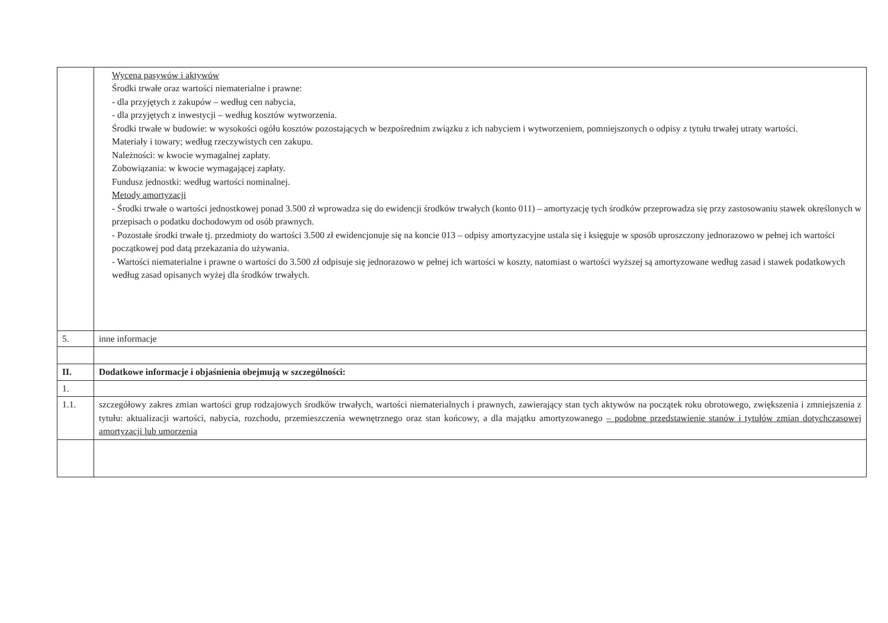| | Wycena pasywów i aktywów Środki trwałe oraz wartości niematerialne i prawne: - dla przyjętych z zakupów – według cen nabycia, - dla przyjętych z inwestycji – według kosztów wytworzenia. Środki trwałe w budowie: w wysokości ogółu kosztów pozostających w bezpośrednim związku z ich nabyciem i wytworzeniem, pomniejszonych o odpisy z tytułu trwałej utraty wartości. Materiały i towary; według rzeczywistych cen zakupu. Należności: w kwocie wymagalnej zapłaty. Zobowiązania: w kwocie wymagającej zapłaty. Fundusz jednostki: według wartości nominalnej. Metody amortyzacji - Środki trwałe o wartości jednostkowej ponad 3.500 zł wprowadza się do ewidencji środków trwałych (konto 011) – amortyzację tych środków przeprowadza się przy zastosowaniu stawek określonych w przepisach o podatku dochodowym od osób prawnych. - Pozostałe środki trwałe tj. przedmioty do wartości 3.500 zł ewidencjonuje się na koncie 013 – odpisy amortyzacyjne ustala się i księguje w sposób uproszczony jednorazowo w pełnej ich wartości początkowej pod datą przekazania do używania. - Wartości niematerialne i prawne o wartości do 3.500 zł odpisuje się jednorazowo w pełnej ich wartości w koszty, natomiast o wartości wyższej są amortyzowane według zasad i stawek podatkowych według zasad opisanych wyżej dla środków trwałych. |
| 5. | inne informacje |
| II. | Dodatkowe informacje i objaśnienia obejmują w szczególności: |
| 1. | |
| 1.1. | szczegółowy zakres zmian wartości grup rodzajowych środków trwałych, wartości niematerialnych i prawnych, zawierający stan tych aktywów na początek roku obrotowego, zwiększenia i zmniejszenia z tytułu: aktualizacji wartości, nabycia, rozchodu, przemieszczenia wewnętrznego oraz stan końcowy, a dla majątku amortyzowanego – podobne przedstawienie stanów i tytułów zmian dotychczasowej amortyzacji lub umorzenia |